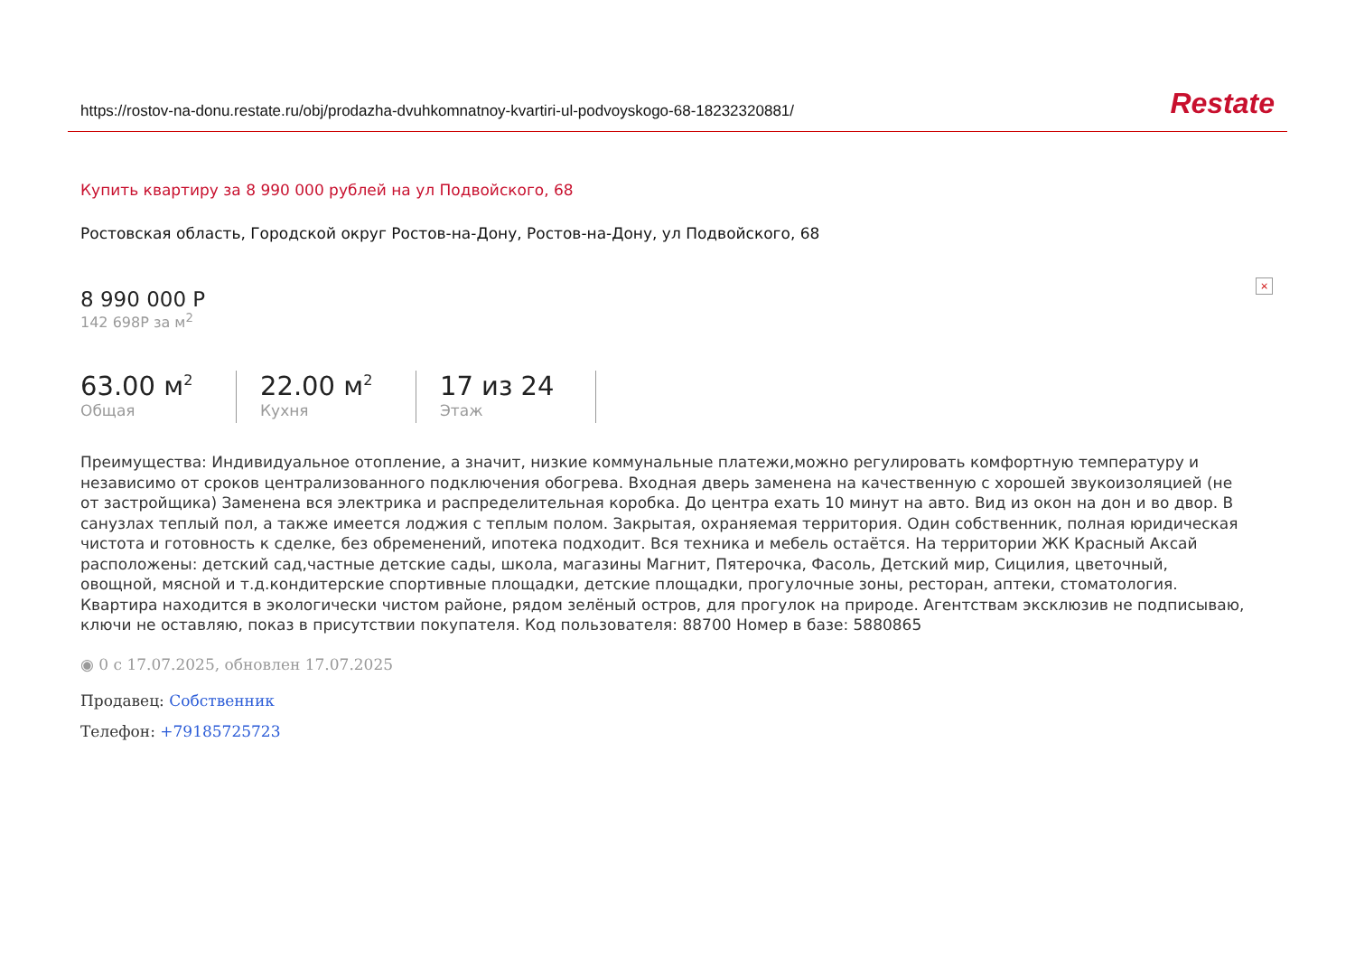https://rostov-na-donu.restate.ru/obj/prodazha-dvuhkomnatnoy-kvartiri-ul-podvoyskogo-68-18232320881/
Restate
×
Купить квартиру за 8 990 000 рублей на ул Подвойского, 68
Ростовская область, Городской округ Ростов-на-Дону, Ростов-на-Дону, ул Подвойского, 68
8 990 000 Р
142 698Р за м<sup>2</sup>
63.00 м<sup>2</sup>
Общая
22.00 м<sup>2</sup>
Кухня
17 из 24
Этаж
Преимущества: Индивидуальное отопление, а значит, низкие коммунальные платежи,можно регулировать комфортную температуру и независимо от сроков централизованного подключения обогрева. Входная дверь заменена на качественную с хорошей звукоизоляцией (не от застройщика) Заменена вся электрика и распределительная коробка. До центра ехать 10 минут на авто. Вид из окон на дон и во двор. В санузлах теплый пол, а также имеется лоджия с теплым полом. Закрытая, охраняемая территория. Один собственник, полная юридическая чистота и готовность к сделке, без обременений, ипотека подходит. Вся техника и мебель остаётся. На территории ЖК Красный Аксай расположены: детский сад,частные детские сады, школа, магазины Магнит, Пятерочка, Фасоль, Детский мир, Сицилия, цветочный, овощной, мясной и т.д.кондитерские спортивные площадки, детские площадки, прогулочные зоны, ресторан, аптеки, стоматология. Квартира находится в экологически чистом районе, рядом зелёный остров, для прогулок на природе. Агентствам эксклюзив не подписываю, ключи не оставляю, показ в присутствии покупателя. Код пользователя: 88700 Номер в базе: 5880865
◉ 0 с 17.07.2025, обновлен 17.07.2025
Продавец: Собственник
Телефон: +79185725723